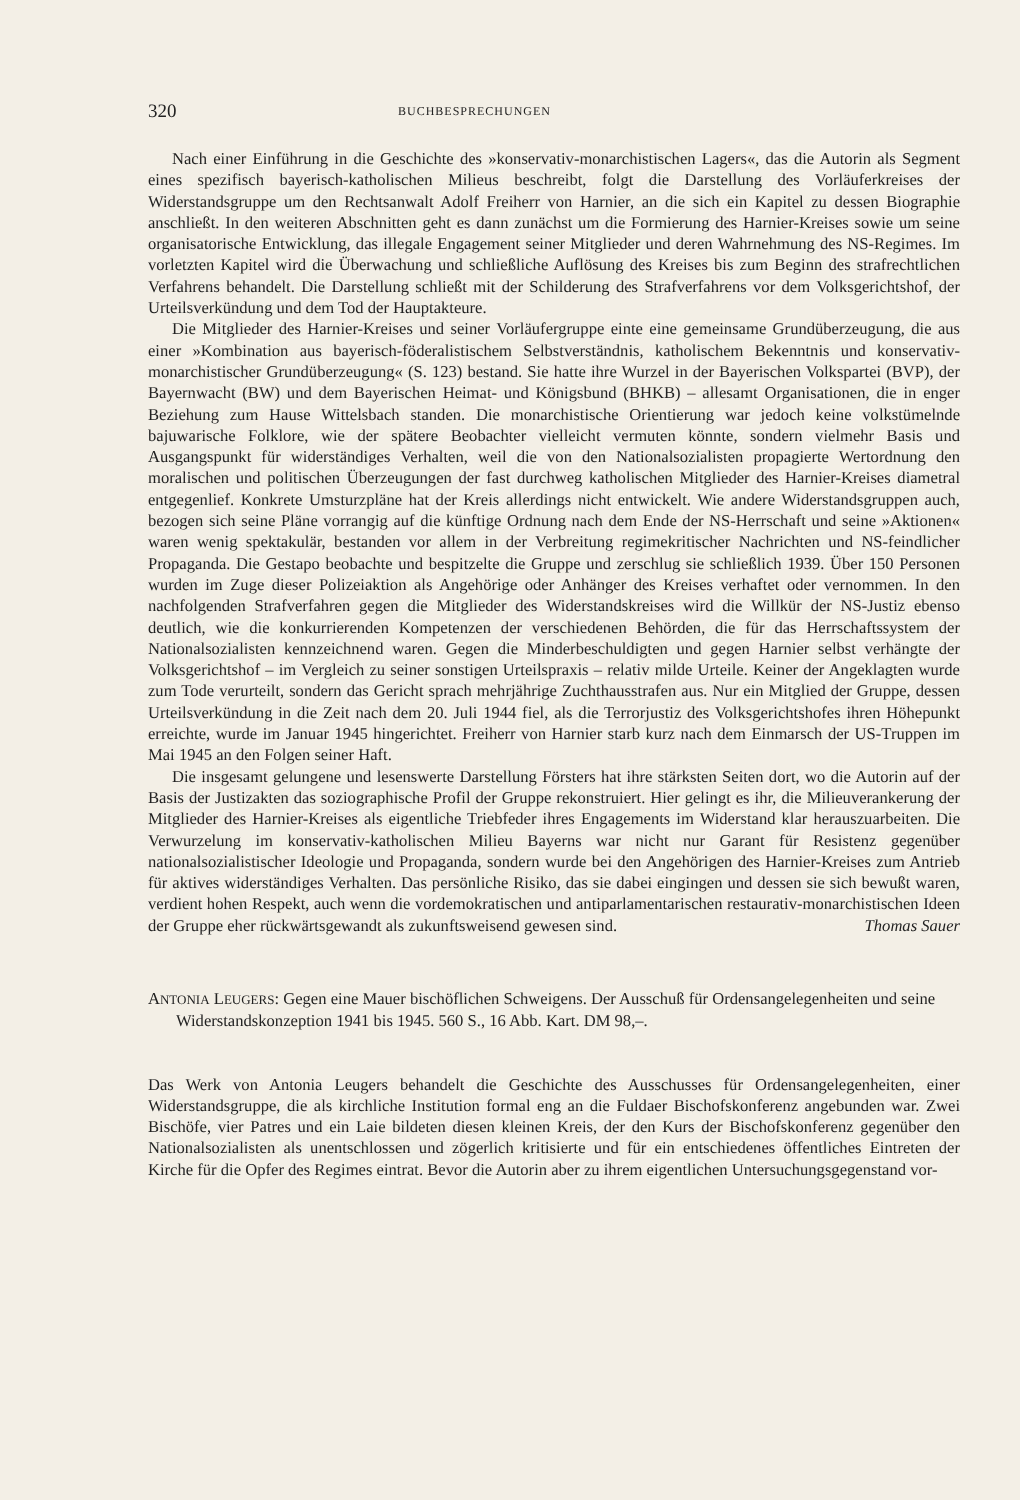320 BUCHBESPRECHUNGEN
Nach einer Einführung in die Geschichte des »konservativ-monarchistischen Lagers«, das die Autorin als Segment eines spezifisch bayerisch-katholischen Milieus beschreibt, folgt die Darstellung des Vorläuferkreises der Widerstandsgruppe um den Rechtsanwalt Adolf Freiherr von Harnier, an die sich ein Kapitel zu dessen Biographie anschließt. In den weiteren Abschnitten geht es dann zunächst um die Formierung des Harnier-Kreises sowie um seine organisatorische Entwicklung, das illegale Engagement seiner Mitglieder und deren Wahrnehmung des NS-Regimes. Im vorletzten Kapitel wird die Überwachung und schließliche Auflösung des Kreises bis zum Beginn des strafrechtlichen Verfahrens behandelt. Die Darstellung schließt mit der Schilderung des Strafverfahrens vor dem Volksgerichtshof, der Urteilsverkündung und dem Tod der Hauptakteure.
Die Mitglieder des Harnier-Kreises und seiner Vorläufergruppe einte eine gemeinsame Grundüberzeugung, die aus einer »Kombination aus bayerisch-föderalistischem Selbstverständnis, katholischem Bekenntnis und konservativ-monarchistischer Grundüberzeugung« (S. 123) bestand. Sie hatte ihre Wurzel in der Bayerischen Volkspartei (BVP), der Bayernwacht (BW) und dem Bayerischen Heimat- und Königsbund (BHKB) – allesamt Organisationen, die in enger Beziehung zum Hause Wittelsbach standen. Die monarchistische Orientierung war jedoch keine volkstümelnde bajuwarische Folklore, wie der spätere Beobachter vielleicht vermuten könnte, sondern vielmehr Basis und Ausgangspunkt für widerständiges Verhalten, weil die von den Nationalsozialisten propagierte Wertordnung den moralischen und politischen Überzeugungen der fast durchweg katholischen Mitglieder des Harnier-Kreises diametral entgegenlief. Konkrete Umsturzpläne hat der Kreis allerdings nicht entwickelt. Wie andere Widerstandsgruppen auch, bezogen sich seine Pläne vorrangig auf die künftige Ordnung nach dem Ende der NS-Herrschaft und seine »Aktionen« waren wenig spektakulär, bestanden vor allem in der Verbreitung regimekritischer Nachrichten und NS-feindlicher Propaganda. Die Gestapo beobachte und bespitzelte die Gruppe und zerschlug sie schließlich 1939. Über 150 Personen wurden im Zuge dieser Polizeiaktion als Angehörige oder Anhänger des Kreises verhaftet oder vernommen. In den nachfolgenden Strafverfahren gegen die Mitglieder des Widerstandskreises wird die Willkür der NS-Justiz ebenso deutlich, wie die konkurrierenden Kompetenzen der verschiedenen Behörden, die für das Herrschaftssystem der Nationalsozialisten kennzeichnend waren. Gegen die Minderbeschuldigten und gegen Harnier selbst verhängte der Volksgerichtshof – im Vergleich zu seiner sonstigen Urteilspraxis – relativ milde Urteile. Keiner der Angeklagten wurde zum Tode verurteilt, sondern das Gericht sprach mehrjährige Zuchthausstrafen aus. Nur ein Mitglied der Gruppe, dessen Urteilsverkündung in die Zeit nach dem 20. Juli 1944 fiel, als die Terrorjustiz des Volksgerichtshofes ihren Höhepunkt erreichte, wurde im Januar 1945 hingerichtet. Freiherr von Harnier starb kurz nach dem Einmarsch der US-Truppen im Mai 1945 an den Folgen seiner Haft.
Die insgesamt gelungene und lesenswerte Darstellung Försters hat ihre stärksten Seiten dort, wo die Autorin auf der Basis der Justizakten das soziographische Profil der Gruppe rekonstruiert. Hier gelingt es ihr, die Milieuverankerung der Mitglieder des Harnier-Kreises als eigentliche Triebfeder ihres Engagements im Widerstand klar herauszuarbeiten. Die Verwurzelung im konservativ-katholischen Milieu Bayerns war nicht nur Garant für Resistenz gegenüber nationalsozialistischer Ideologie und Propaganda, sondern wurde bei den Angehörigen des Harnier-Kreises zum Antrieb für aktives widerständiges Verhalten. Das persönliche Risiko, das sie dabei eingingen und dessen sie sich bewußt waren, verdient hohen Respekt, auch wenn die vordemokratischen und antiparlamentarischen restaurativ-monarchistischen Ideen der Gruppe eher rückwärtsgewandt als zukunftsweisend gewesen sind. Thomas Sauer
ANTONIA LEUGERS: Gegen eine Mauer bischöflichen Schweigens. Der Ausschuß für Ordensangelegenheiten und seine Widerstandskonzeption 1941 bis 1945. 560 S., 16 Abb. Kart. DM 98,–.
Das Werk von Antonia Leugers behandelt die Geschichte des Ausschusses für Ordensangelegenheiten, einer Widerstandsgruppe, die als kirchliche Institution formal eng an die Fuldaer Bischofskonferenz angebunden war. Zwei Bischöfe, vier Patres und ein Laie bildeten diesen kleinen Kreis, der den Kurs der Bischofskonferenz gegenüber den Nationalsozialisten als unentschlossen und zögerlich kritisierte und für ein entschiedenes öffentliches Eintreten der Kirche für die Opfer des Regimes eintrat. Bevor die Autorin aber zu ihrem eigentlichen Untersuchungsgegenstand vor-